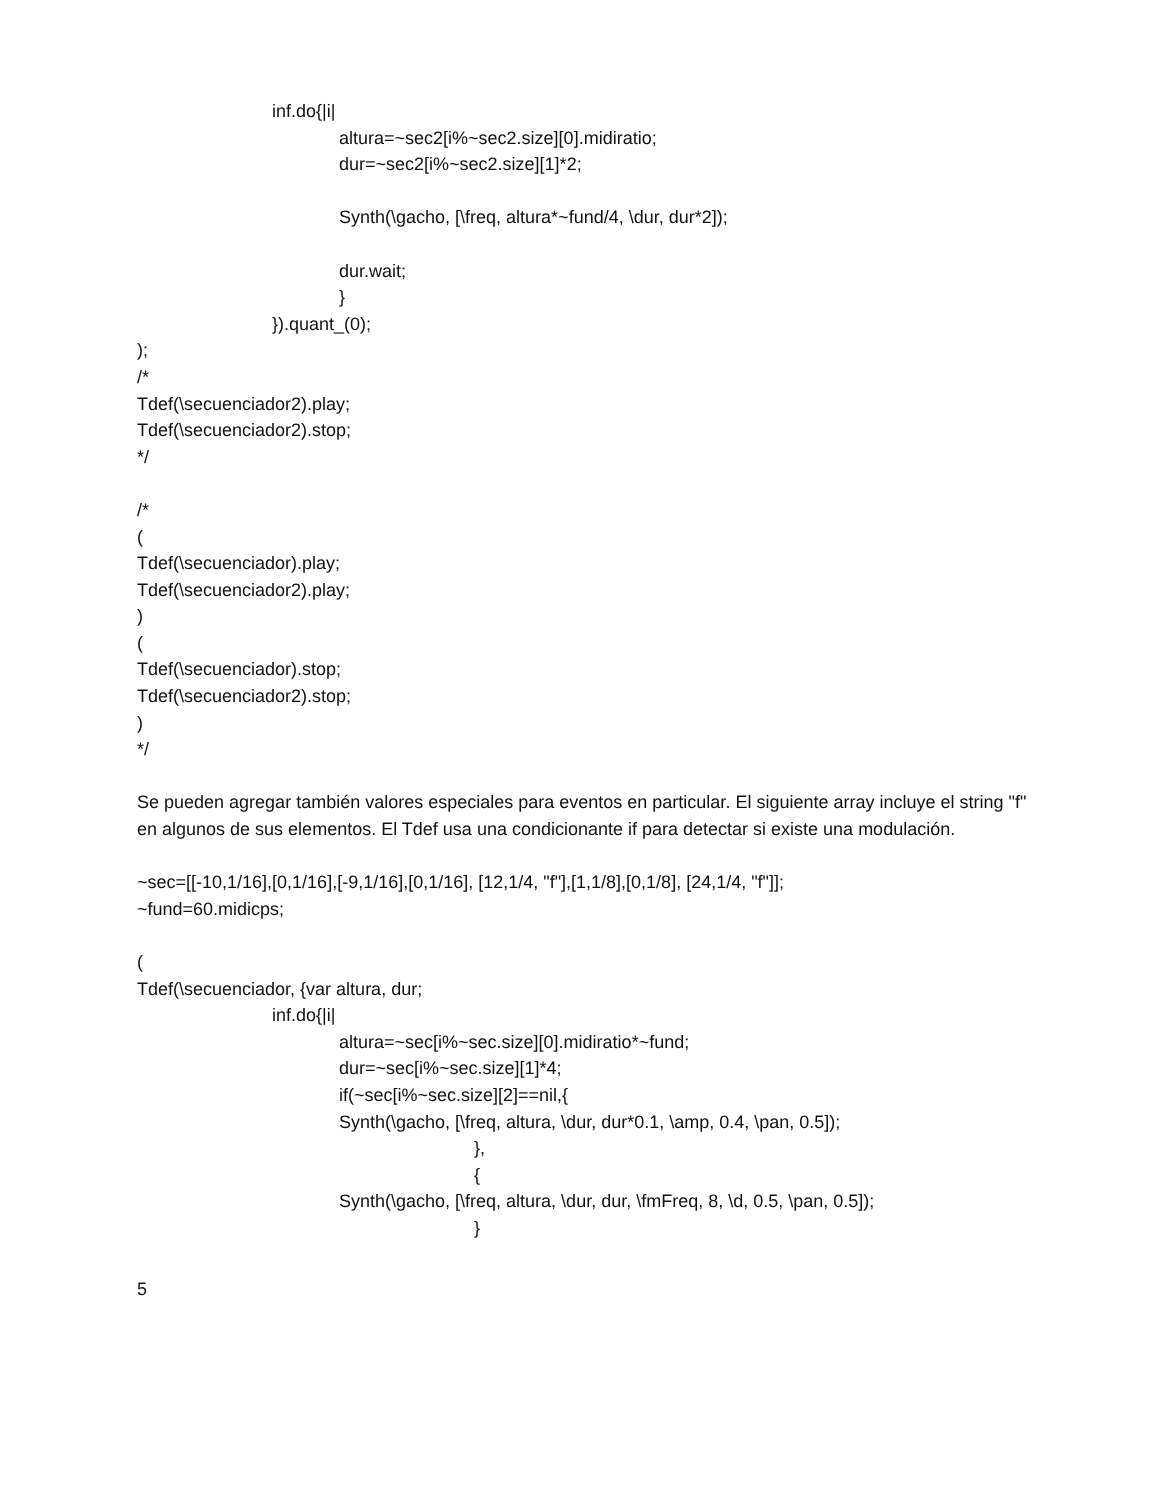inf.do{|i|
altura=~sec2[i%~sec2.size][0].midiratio;
dur=~sec2[i%~sec2.size][1]*2;
Synth(\gacho, [\freq, altura*~fund/4, \dur, dur*2]);
dur.wait;
}
}).quant_(0);
);
/*
Tdef(\secuenciador2).play;
Tdef(\secuenciador2).stop;
*/
/*
(
Tdef(\secuenciador).play;
Tdef(\secuenciador2).play;
)
(
Tdef(\secuenciador).stop;
Tdef(\secuenciador2).stop;
)
*/
Se pueden agregar también valores especiales para eventos en particular. El siguiente array incluye el string "f" en algunos de sus elementos. El Tdef usa una condicionante if para detectar si existe una modulación.
~sec=[[-10,1/16],[0,1/16],[-9,1/16],[0,1/16], [12,1/4, "f"],[1,1/8],[0,1/8], [24,1/4, "f"]];
~fund=60.midicps;
(
Tdef(\secuenciador, {var altura, dur;
inf.do{|i|
altura=~sec[i%~sec.size][0].midiratio*~fund;
dur=~sec[i%~sec.size][1]*4;
if(~sec[i%~sec.size][2]==nil,{
Synth(\gacho, [\freq, altura, \dur, dur*0.1, \amp, 0.4, \pan, 0.5]);
},
{
Synth(\gacho, [\freq, altura, \dur, dur, \fmFreq, 8, \d, 0.5, \pan, 0.5]);
}
5